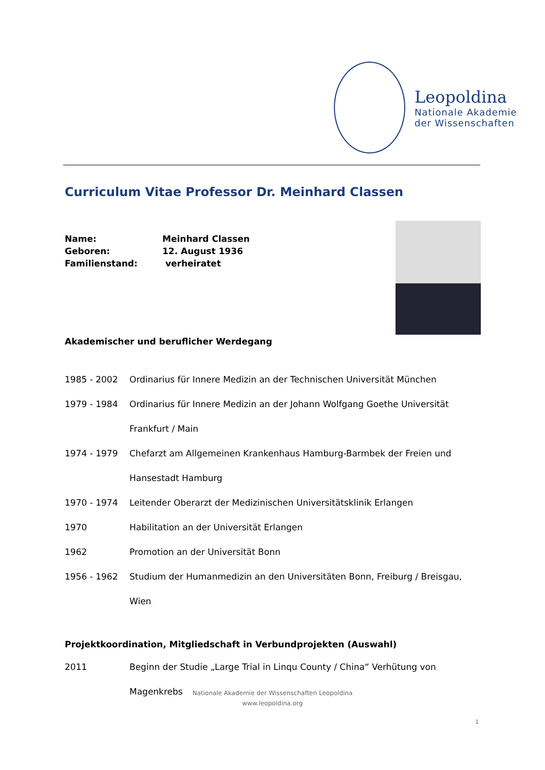Leopoldina
Nationale Akademie
der Wissenschaften
Curriculum Vitae Professor Dr. Meinhard Classen
Name: Meinhard Classen
Geboren: 12. August 1936
Familienstand: verheiratet
Akademischer und beruflicher Werdegang
1985 - 2002 Ordinarius für Innere Medizin an der Technischen Universität München
1979 - 1984 Ordinarius für Innere Medizin an der Johann Wolfgang Goethe Universität Frankfurt / Main
1974 - 1979 Chefarzt am Allgemeinen Krankenhaus Hamburg-Barmbek der Freien und Hansestadt Hamburg
1970 - 1974 Leitender Oberarzt der Medizinischen Universitätsklinik Erlangen
1970 Habilitation an der Universität Erlangen
1962 Promotion an der Universität Bonn
1956 - 1962 Studium der Humanmedizin an den Universitäten Bonn, Freiburg / Breisgau, Wien
Projektkoordination, Mitgliedschaft in Verbundprojekten (Auswahl)
2011 Beginn der Studie „Large Trial in Linqu County / China“ Verhütung von Magenkrebs
Nationale Akademie der Wissenschaften Leopoldina
www.leopoldina.org
1